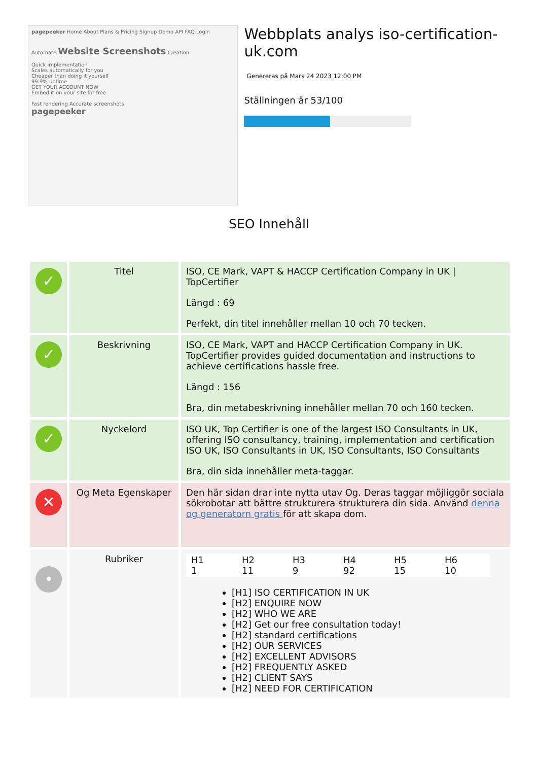pagepeeker Home About Plans & Pricing Signup Demo API FAQ Login
Automate Website Screenshots Creation
Quick implementation
Scales automatically for you
Cheaper than doing it yourself
99.9% uptime
GET YOUR ACCOUNT NOW
Embed it on your site for free
Fast rendering Accurate screenshots
pagepeeker
Webbplats analys iso-certification-uk.com
Genereras på Mars 24 2023 12:00 PM
Ställningen är 53/100
SEO Innehåll
| ✓ | Titel | ISO, CE Mark, VAPT & HACCP Certification Company in UK / TopCertifier Längd : 69 Perfekt, din titel innehåller mellan 10 och 70 tecken. |
| ✓ | Beskrivning | ISO, CE Mark, VAPT and HACCP Certification Company in UK. TopCertifier provides guided documentation and instructions to achieve certifications hassle free. Längd : 156 Bra, din metabeskrivning innehåller mellan 70 och 160 tecken. |
| ✓ | Nyckelord | ISO UK, Top Certifier is one of the largest ISO Consultants in UK, offering ISO consultancy, training, implementation and certification ISO UK, ISO Consultants in UK, ISO Consultants, ISO Consultants Bra, din sida innehåller meta-taggar. |
| ✕ | Og Meta Egenskaper | Den här sidan drar inte nytta utav Og. Deras taggar möjliggör sociala sökrobotar att bättre strukturera strukturera din sida. Använd denna og generatorn gratis för att skapa dom. |
| • | Rubriker | / H1 1 / H2 11 / H3 9 / H4 92 / H5 15 / H6 10 / [H1] ISO CERTIFICATION IN UK [H2] ENQUIRE NOW [H2] WHO WE ARE [H2] Get our free consultation today! [H2] standard certifications [H2] OUR SERVICES [H2] EXCELLENT ADVISORS [H2] FREQUENTLY ASKED [H2] CLIENT SAYS [H2] NEED FOR CERTIFICATION |